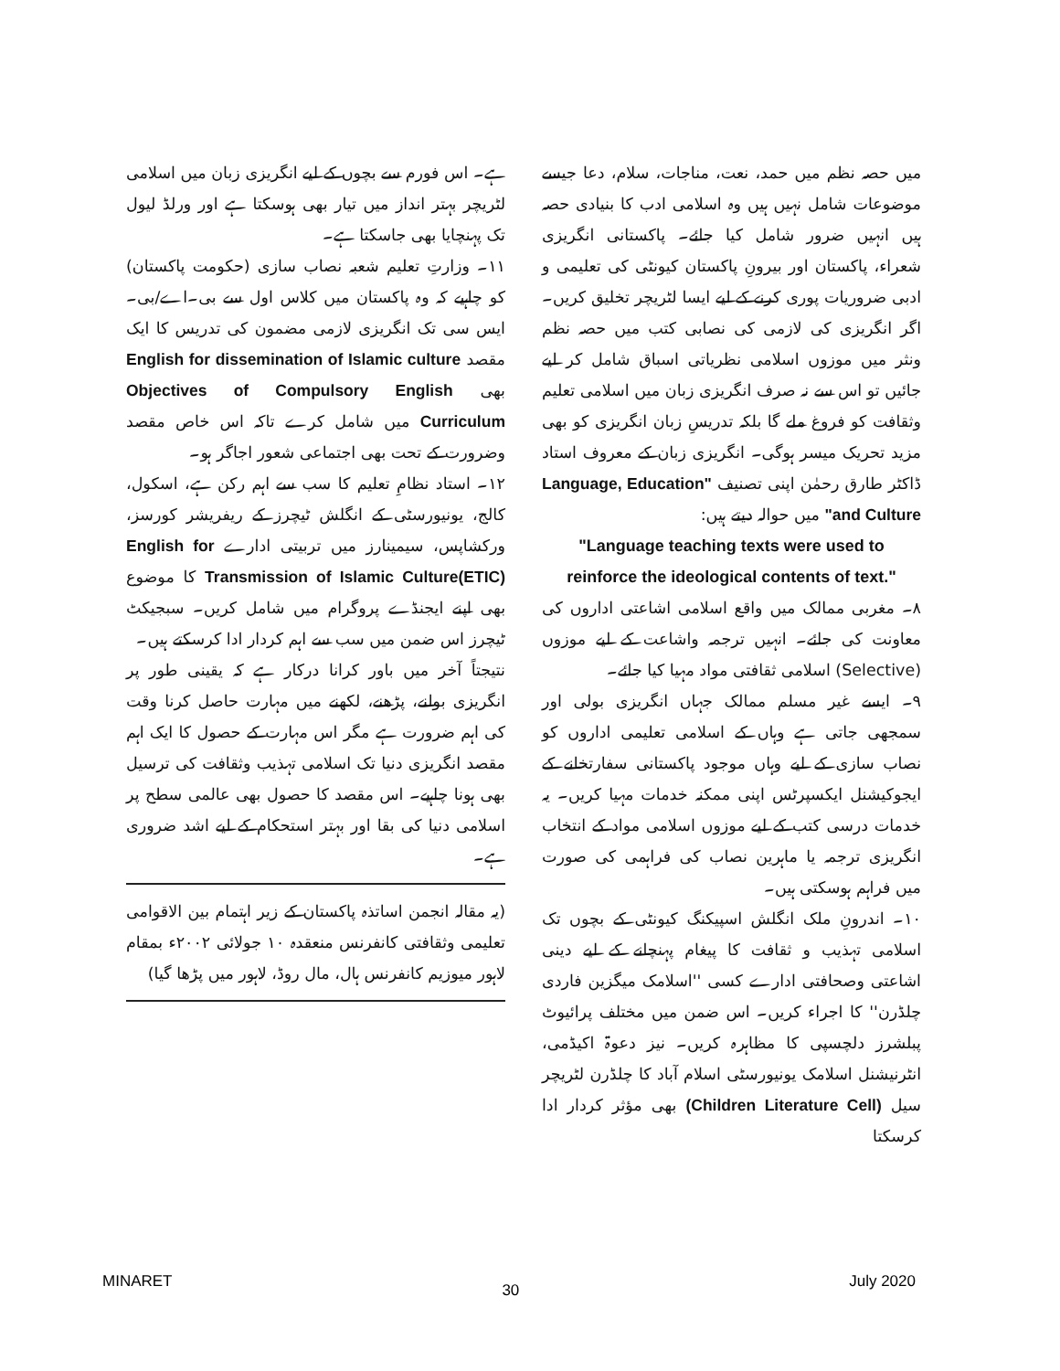میں حصہ نظم میں حمد، نعت، مناجات، سلام، دعا جیسے موضوعات شامل نہیں ہیں وہ اسلامی ادب کا بنیادی حصہ ہیں انہیں ضرور شامل کیا جائے۔ پاکستانی انگریزی شعراء، پاکستان اور بیرونِ پاکستان کیونٹی کی تعلیمی و ادبی ضروریات پوری کرنے کے لیے ایسا لٹریچر تخلیق کریں۔ اگر انگریزی کی لازمی کی نصابی کتب میں حصہ نظم ونثر میں موزوں اسلامی نظریاتی اسباق شامل کر لیے جائیں تو اس سے نہ صرف انگریزی زبان میں اسلامی تعلیم وثقافت کو فروغ ملے گا بلکہ تدریسِ زبان انگریزی کو بھی مزید تحریک میسر ہوگی۔ انگریزی زبان کے معروف استاد ڈاکٹر طارق رحمٰن اپنی تصنیف "Language, Education and Culture" میں حوالہ دیتے ہیں:
"Language teaching texts were used to reinforce the ideological contents of text."
۸۔ مغربی ممالک میں واقع اسلامی اشاعتی اداروں کی معاونت کی جائے۔ انہیں ترجمہ واشاعت کے لیے موزوں (Selective) اسلامی ثقافتی مواد مہیا کیا جائے۔
۹۔ ایسے غیر مسلم ممالک جہاں انگریزی بولی اور سمجھی جاتی ہے وہاں کے اسلامی تعلیمی اداروں کو نصاب سازی کے لیے وہاں موجود پاکستانی سفارتخانے کے ایجوکیشنل ایکسپرٹس اپنی ممکنہ خدمات مہیا کریں۔ یہ خدمات درسی کتب کے لیے موزوں اسلامی مواد کے انتخاب انگریزی ترجمہ یا ماہرین نصاب کی فراہمی کی صورت میں فراہم ہوسکتی ہیں۔
۱۰۔ اندرونِ ملک انگلش اسپیکنگ کیونٹی کے بچوں تک اسلامی تہذیب و ثقافت کا پیغام پہنچانے کے لیے دینی اشاعتی وصحافتی ادارے کسی ''اسلامک میگزین فاردی چلڈرن'' کا اجراء کریں۔ اس ضمن میں مختلف پرائیوٹ پبلشرز دلچسپی کا مظاہرہ کریں۔ نیز دعوۃ اکیڈمی، انٹرنیشنل اسلامک یونیورسٹی اسلام آباد کا چلڈرن لٹریچر سیل (Children Literature Cell) بھی مؤثر کردار ادا کرسکتا
ہے۔ اس فورم سے بچوں کے لیے انگریزی زبان میں اسلامی لٹریچر بہتر انداز میں تیار بھی ہوسکتا ہے اور ورلڈ لیول تک پہنچایا بھی جاسکتا ہے۔
۱۱۔ وزارتِ تعلیم شعبہ نصاب سازی (حکومت پاکستان) کو چاہیے کہ وہ پاکستان میں کلاس اول سے بی۔اے/بی۔ایس سی تک انگریزی لازمی مضمون کی تدریس کا ایک مقصد English for dissemination of Islamic culture بھی Objectives of Compulsory English Curriculum میں شامل کرے تاکہ اس خاص مقصد وضرورت کے تحت بھی اجتماعی شعور اجاگر ہو۔
۱۲۔ استاد نظامِ تعلیم کا سب سے اہم رکن ہے، اسکول، کالج، یونیورسٹی کے انگلش ٹیچرز کے ریفریشر کورسز، ورکشاپس، سیمینارز میں تربیتی ادارے English for Transmission of Islamic Culture(ETIC) کا موضوع بھی اپنے ایجنڈے پروگرام میں شامل کریں۔ سبجیکٹ ٹیچرز اس ضمن میں سب سے اہم کردار ادا کرسکتے ہیں۔
نتیجتاً آخر میں باور کرانا درکار ہے کہ یقینی طور پر انگریزی بولنے، پڑھنے، لکھنے میں مہارت حاصل کرنا وقت کی اہم ضرورت ہے مگر اس مہارت کے حصول کا ایک اہم مقصد انگریزی دنیا تک اسلامی تہذیب وثقافت کی ترسیل بھی ہونا چاہیے۔ اس مقصد کا حصول بھی عالمی سطح پر اسلامی دنیا کی بقا اور بہتر استحکام کے لیے اشد ضروری ہے۔
(یہ مقالہ انجمن اساتذہ پاکستان کے زیر اہتمام بین الاقوامی تعلیمی وثقافتی کانفرنس منعقدہ ۱۰ جولائی ۲۰۰۲ء بمقام لاہور میوزیم کانفرنس ہال، مال روڈ، لاہور میں پڑھا گیا)
MINARET 30 July 2020